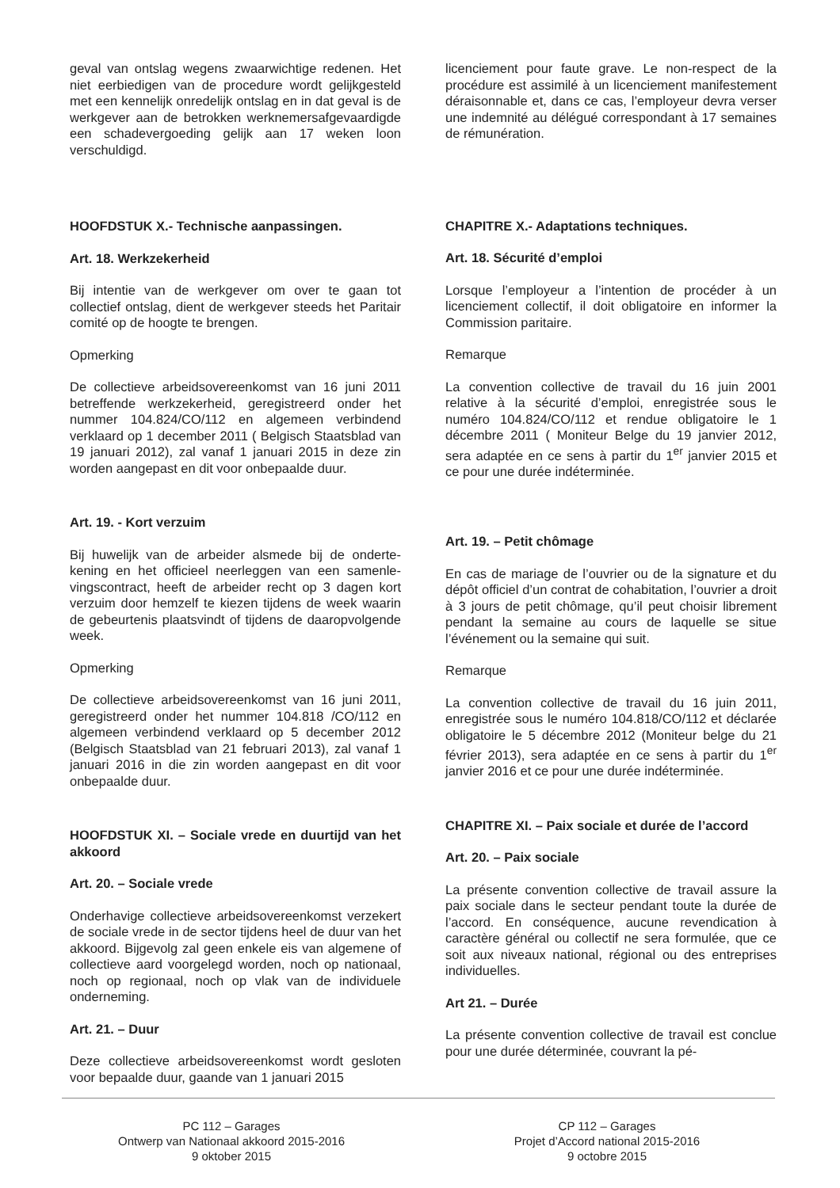geval van ontslag wegens zwaarwichtige redenen. Het niet eerbiedigen van de procedure wordt gelijk­gesteld met een kennelijk onredelijk ontslag en in dat geval is de werkgever aan de betrokken werk­nemersafgevaardigde een schadevergoeding gelijk aan 17 weken loon verschuldigd.
HOOFDSTUK X.- Technische aanpassingen.
Art. 18. Werkzekerheid
Bij intentie van de werkgever om over te gaan tot collectief ontslag, dient de werkgever steeds het Pa­ritair comité op de hoogte te brengen.
Opmerking
De collectieve arbeidsovereenkomst van 16 juni 2011 betreffende werkzekerheid, geregistreerd on­der het nummer 104.824/CO/112 en algemeen ver­bindend verklaard op 1 december 2011 ( Belgisch Staatsblad van 19 januari 2012), zal vanaf 1 januari 2015 in deze zin worden aangepast en dit voor onbepaalde duur.
Art. 19. - Kort verzuim
Bij huwelijk van de arbeider alsmede bij de onderte­kening en het officieel neerleggen van een samenle­vingscontract, heeft de arbeider recht op 3 dagen kort verzuim door hemzelf te kiezen tijdens de week waarin de gebeurtenis plaatsvindt of tijdens de daaropvolgende week.
Opmerking
De collectieve arbeidsovereenkomst van 16 juni 2011, geregistreerd onder het nummer 104.818 /CO/112 en algemeen verbindend verklaard op 5 december 2012 (Belgisch Staatsblad van 21 februari 2013), zal vanaf 1 januari 2016 in die zin worden aangepast en dit voor onbepaalde duur.
HOOFDSTUK XI. – Sociale vrede en duurtijd van het akkoord
Art. 20. – Sociale vrede
Onderhavige collectieve arbeidsovereenkomst ver­zekert de sociale vrede in de sector tijdens heel de duur van het akkoord. Bijgevolg zal geen enkele eis van algemene of collectieve aard voorgelegd wor­den, noch op nationaal, noch op regionaal, noch op vlak van de individuele onderneming.
Art. 21. – Duur
Deze collectieve arbeidsovereenkomst wordt geslo­ten voor bepaalde duur, gaande van 1 januari 2015
licenciement pour faute grave. Le non-respect de la procédure est assimilé à un licenciement manifes­tement déraisonnable et, dans ce cas, l’employeur devra verser une indemnité au délégué correspon­dant à 17 semaines de rémunération.
CHAPITRE X.- Adaptations techniques.
Art. 18. Sécurité d’emploi
Lorsque l’employeur a l’intention de procéder à un licenciement collectif, il doit obligatoire en informer la Commission paritaire.
Remarque
La convention collective de travail du 16 juin 2001 relative à la sécurité d’emploi, enregistrée sous le numéro 104.824/CO/112 et rendue obligatoire le 1 décembre 2011 ( Moniteur Belge du 19 janvier 2012, sera adaptée en ce sens à partir du 1<sup>er</sup> jan­vier 2015 et ce pour une durée indéterminée.
Art. 19. – Petit chômage
En cas de mariage de l’ouvrier ou de la signature et du dépôt officiel d’un contrat de cohabitation, l’ouvrier a droit à 3 jours de petit chômage, qu’il peut choisir librement pendant la semaine au cours de laquelle se situe l’événement ou la semaine qui suit.
Remarque
La convention collective de travail du 16 juin 2011, enregistrée sous le numéro 104.818/CO/112 et dé­clarée obligatoire le 5 décembre 2012 (Moniteur belge du 21 février 2013), sera adaptée en ce sens à partir du 1<sup>er</sup> janvier 2016 et ce pour une durée in­déterminée.
CHAPITRE XI. – Paix sociale et durée de l’accord
Art. 20. – Paix sociale
La présente convention collective de travail assure la paix sociale dans le secteur pendant toute la du­rée de l’accord. En conséquence, aucune revendi­cation à caractère général ou collectif ne sera for­mulée, que ce soit aux niveaux national, régional ou des entreprises individuelles.
Art 21. – Durée
La présente convention collective de travail est con­clue pour une durée déterminée, couvrant la pé-
PC 112 – Garages
Ontwerp van Nationaal akkoord 2015-2016
9 oktober 2015
CP 112 – Garages
Projet d’Accord national 2015-2016
9 octobre 2015